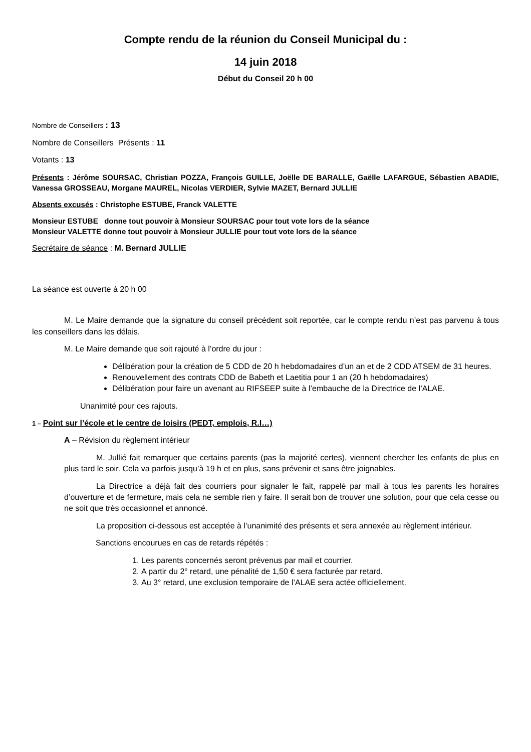Compte rendu de la réunion du Conseil Municipal du :
14 juin 2018
Début du Conseil 20 h 00
Nombre de Conseillers : 13
Nombre de Conseillers Présents : 11
Votants : 13
Présents : Jérôme SOURSAC, Christian POZZA, François GUILLE, Joëlle DE BARALLE, Gaëlle LAFARGUE, Sébastien ABADIE, Vanessa GROSSEAU, Morgane MAUREL, Nicolas VERDIER, Sylvie MAZET, Bernard JULLIE
Absents excusés : Christophe ESTUBE, Franck VALETTE
Monsieur ESTUBE donne tout pouvoir à Monsieur SOURSAC pour tout vote lors de la séance
Monsieur VALETTE donne tout pouvoir à Monsieur JULLIE pour tout vote lors de la séance
Secrétaire de séance : M. Bernard JULLIE
La séance est ouverte à 20 h 00
M. Le Maire demande que la signature du conseil précédent soit reportée, car le compte rendu n’est pas parvenu à tous les conseillers dans les délais.
M. Le Maire demande que soit rajouté à l’ordre du jour :
Délibération pour la création de 5 CDD de 20 h hebdomadaires d’un an et de 2 CDD ATSEM de 31 heures.
Renouvellement des contrats CDD de Babeth et Laetitia pour 1 an (20 h hebdomadaires)
Délibération pour faire un avenant au RIFSEEP suite à l’embauche de la Directrice de l’ALAE.
Unanimité pour ces rajouts.
1 – Point sur l’école et le centre de loisirs (PEDT, emplois, R.I…)
A – Révision du règlement intérieur
M. Jullié fait remarquer que certains parents (pas la majorité certes), viennent chercher les enfants de plus en plus tard le soir. Cela va parfois jusqu’à 19 h et en plus, sans prévenir et sans être joignables.
La Directrice a déjà fait des courriers pour signaler le fait, rappelé par mail à tous les parents les horaires d’ouverture et de fermeture, mais cela ne semble rien y faire. Il serait bon de trouver une solution, pour que cela cesse ou ne soit que très occasionnel et annoncé.
La proposition ci-dessous est acceptée à l’unanimité des présents et sera annexée au règlement intérieur.
Sanctions encourues en cas de retards répétés :
1. Les parents concernés seront prévenus par mail et courrier.
2. A partir du 2° retard, une pénalité de 1,50 € sera facturée par retard.
3. Au 3° retard, une exclusion temporaire de l’ALAE sera actée officiellement.